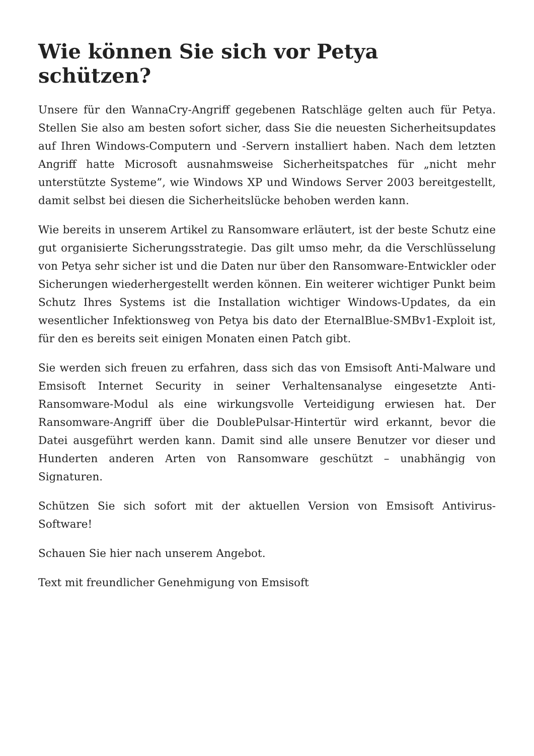Wie können Sie sich vor Petya schützen?
Unsere für den WannaCry-Angriff gegebenen Ratschläge gelten auch für Petya. Stellen Sie also am besten sofort sicher, dass Sie die neuesten Sicherheitsupdates auf Ihren Windows-Computern und -Servern installiert haben. Nach dem letzten Angriff hatte Microsoft ausnahmsweise Sicherheitspatches für „nicht mehr unterstützte Systeme”, wie Windows XP und Windows Server 2003 bereitgestellt, damit selbst bei diesen die Sicherheitslücke behoben werden kann.
Wie bereits in unserem Artikel zu Ransomware erläutert, ist der beste Schutz eine gut organisierte Sicherungsstrategie. Das gilt umso mehr, da die Verschlüsselung von Petya sehr sicher ist und die Daten nur über den Ransomware-Entwickler oder Sicherungen wiederhergestellt werden können. Ein weiterer wichtiger Punkt beim Schutz Ihres Systems ist die Installation wichtiger Windows-Updates, da ein wesentlicher Infektionsweg von Petya bis dato der EternalBlue-SMBv1-Exploit ist, für den es bereits seit einigen Monaten einen Patch gibt.
Sie werden sich freuen zu erfahren, dass sich das von Emsisoft Anti-Malware und Emsisoft Internet Security in seiner Verhaltensanalyse eingesetzte Anti-Ransomware-Modul als eine wirkungsvolle Verteidigung erwiesen hat. Der Ransomware-Angriff über die DoublePulsar-Hintertür wird erkannt, bevor die Datei ausgeführt werden kann. Damit sind alle unsere Benutzer vor dieser und Hunderten anderen Arten von Ransomware geschützt – unabhängig von Signaturen.
Schützen Sie sich sofort mit der aktuellen Version von Emsisoft Antivirus-Software!
Schauen Sie hier nach unserem Angebot.
Text mit freundlicher Genehmigung von Emsisoft